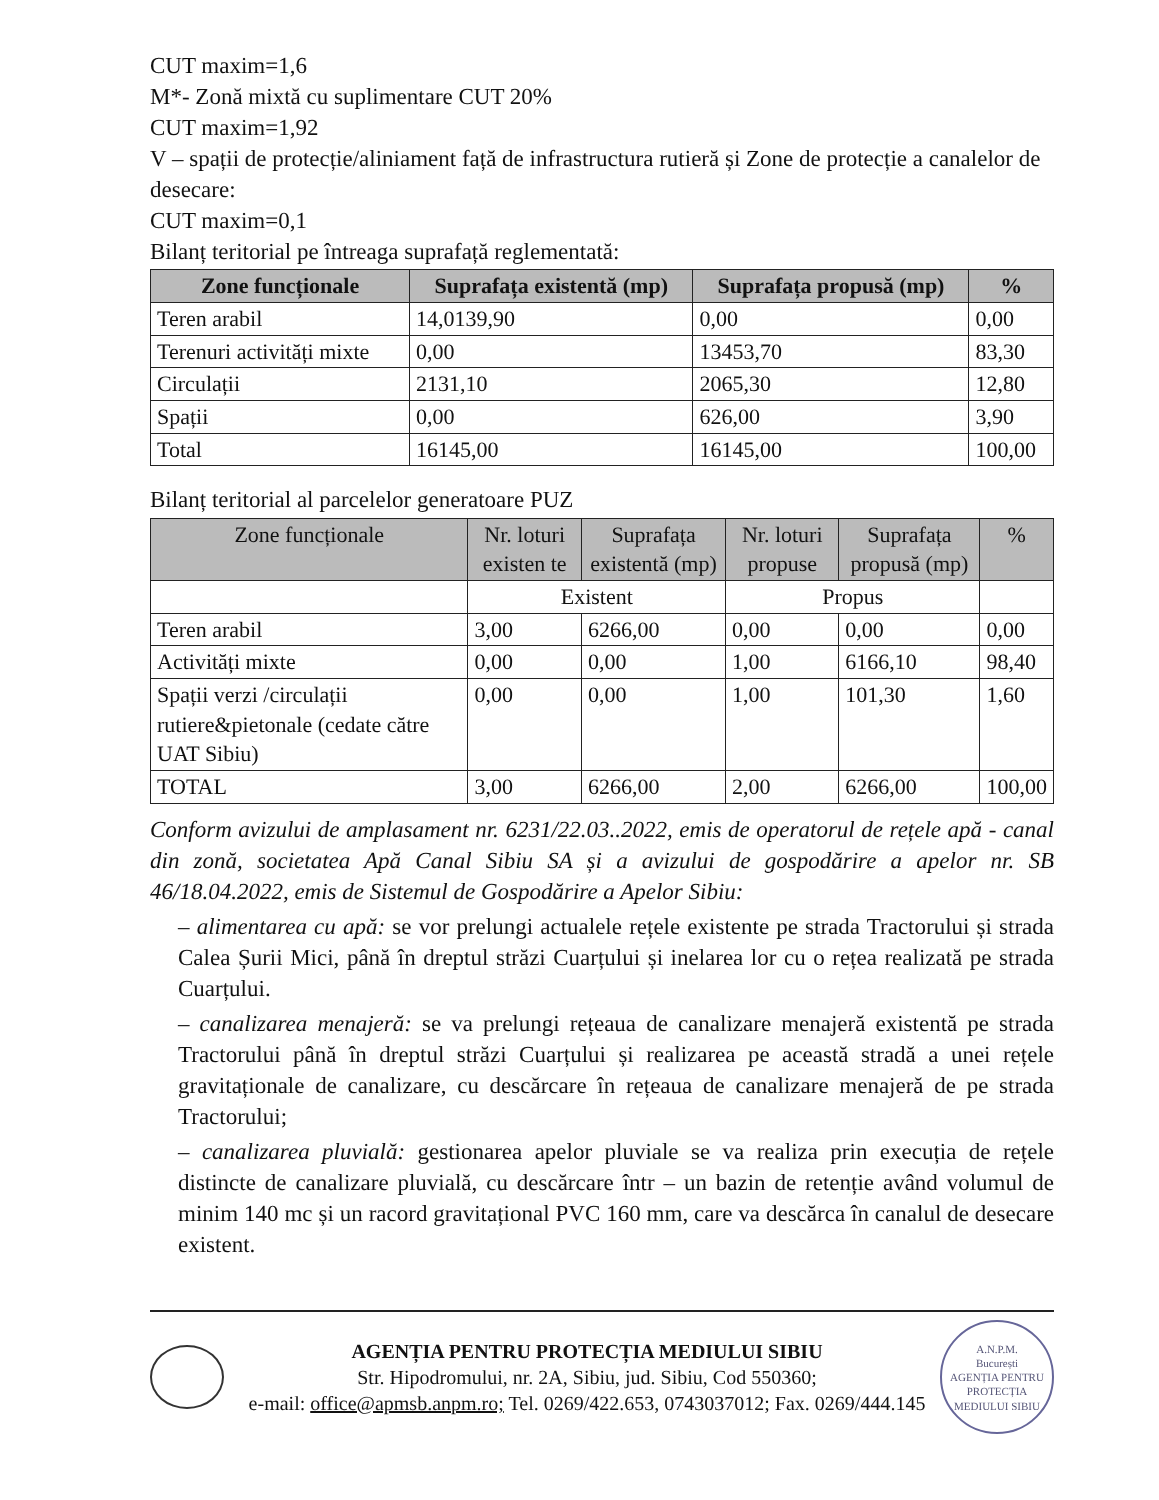CUT maxim=1,6
M*- Zonă mixtă cu suplimentare CUT 20%
CUT maxim=1,92
V – spații de protecție/aliniament față de infrastructura rutieră și Zone de protecție a canalelor de desecare:
CUT maxim=0,1
Bilanț teritorial pe întreaga suprafață reglementată:
| Zone funcționale | Suprafața existentă (mp) | Suprafața propusă (mp) | % |
| --- | --- | --- | --- |
| Teren arabil | 14,0139,90 | 0,00 | 0,00 |
| Terenuri activități mixte | 0,00 | 13453,70 | 83,30 |
| Circulații | 2131,10 | 2065,30 | 12,80 |
| Spații | 0,00 | 626,00 | 3,90 |
| Total | 16145,00 | 16145,00 | 100,00 |
Bilanț teritorial al parcelelor generatoare PUZ
| Zone funcționale | Nr. loturi existen te | Suprafața existentă (mp) | Nr. loturi propuse | Suprafața propusă (mp) | % |
| --- | --- | --- | --- | --- | --- |
| | Existent | | Propus | | |
| Teren arabil | 3,00 | 6266,00 | 0,00 | 0,00 | 0,00 |
| Activități mixte | 0,00 | 0,00 | 1,00 | 6166,10 | 98,40 |
| Spații verzi /circulații rutiere&pietonale (cedate către UAT Sibiu) | 0,00 | 0,00 | 1,00 | 101,30 | 1,60 |
| TOTAL | 3,00 | 6266,00 | 2,00 | 6266,00 | 100,00 |
Conform avizului de amplasament nr. 6231/22.03..2022, emis de operatorul de rețele apă - canal din zonă, societatea Apă Canal Sibiu SA și a avizului de gospodărire a apelor nr. SB 46/18.04.2022, emis de Sistemul de Gospodărire a Apelor Sibiu:
– alimentarea cu apă: se vor prelungi actualele rețele existente pe strada Tractorului și strada Calea Șurii Mici, până în dreptul străzi Cuarțului și inelarea lor cu o rețea realizată pe strada Cuarțului.
– canalizarea menajeră: se va prelungi rețeaua de canalizare menajeră existentă pe strada Tractorului până în dreptul străzi Cuarțului și realizarea pe această stradă a unei rețele gravitaționale de canalizare, cu descărcare în rețeaua de canalizare menajeră de pe strada Tractorului;
– canalizarea pluvială: gestionarea apelor pluviale se va realiza prin execuția de rețele distincte de canalizare pluvială, cu descărcare într – un bazin de retenție având volumul de minim 140 mc și un racord gravitațional PVC 160 mm, care va descărca în canalul de desecare existent.
AGENȚIA PENTRU PROTECȚIA MEDIULUI SIBIU
Str. Hipodromului, nr. 2A, Sibiu, jud. Sibiu, Cod 550360;
e-mail: office@apmsb.anpm.ro; Tel. 0269/422.653, 0743037012; Fax. 0269/444.145
A.N.P.M.
București
AGENȚIA PENTRU PROTECȚIA MEDIULUI SIBIU